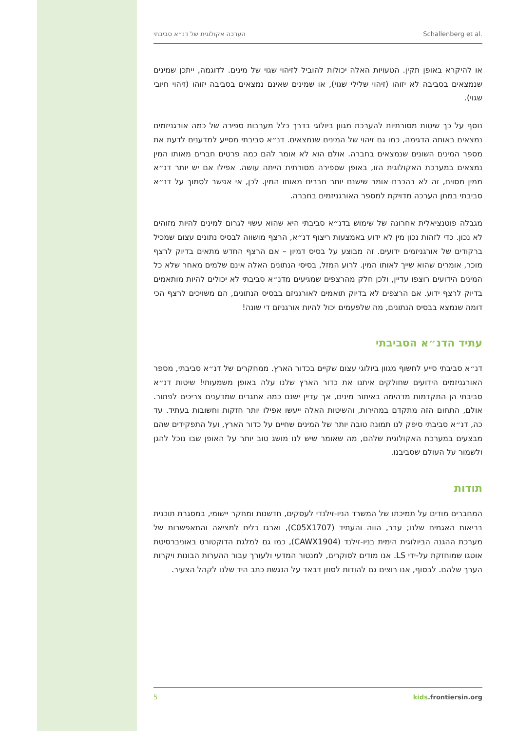הערכה אקולוגית של דנ״א סביבתי Schallenberg et al.
או להיקרא באופן תקין. הטעויות האלה יכולות להוביל לזיהוי שגוי של מינים. לדוגמה, ייתכן שמינים שנמצאים בסביבה לא יזוהו (זיהוי שלילי שגוי), או שמינים שאינם נמצאים בסביבה יזוהו (זיהוי חיובי שגוי).
נוסף על כך שיטות מסורתיות להערכת מגוון ביולוגי בדרך כלל מערבות ספירה של כמה אורגניזמים נמצאים באותה הדגימה, כמו גם זיהוי של המינים שנמצאים. דנ״א סביבתי מסייע למדענים לדעת את מספר המינים השונים שנמצאים בחברה. אולם הוא לא אומר להם כמה פרטים חברים מאותו המין נמצאים במערכת האקולוגית הזו, באופן שספירה מסורתית הייתה עושה. אפילו אם יש יותר דנ״א ממין מסוים, זה לא בהכרח אומר שישנם יותר חברים מאותו המין. לכן, אי אפשר לסמוך על דנ״א סביבתי במתן הערכה מדויקת למספר האורגניזמים בחברה.
מגבלה פוטנציאלית אחרונה של שימוש בדנ״א סביבתי היא שהוא עשוי לגרום למינים להיות מזוהים לא נכון. כדי לזהות נכון מין לא ידוע באמצעות ריצוף דנ״א, הרצף מושווה לבסיס נתונים עצום שמכיל ברקודים של אורגניזמים ידועים. זה מבוצע על בסיס דמיון – אם הרצף החדש מתאים בדיוק לרצף מוכר, אומרים שהוא שייך לאותו המין. לרוע המזל, בסיסי הנתונים האלה אינם שלמים מאחר שלא כל המינים הידועים רוצפו עדיין, ולכן חלק מהרצפים שמגיעים מדנ״א סביבתי לא יכולים להיות מותאמים בדיוק לרצף ידוע. אם הרצפים לא בדיוק תואמים לאורגניזם בבסיס הנתונים, הם משויכים לרצף הכי דומה שנמצא בבסיס הנתונים, מה שלפעמים יכול להיות אורגניזם די שונה!
עתיד הדנ״א הסביבתי
דנ״א סביבתי סייע לחשוף מגוון ביולוגי עצום שקיים בכדור הארץ. ממחקרים של דנ״א סביבתי, מספר האורגניזמים הידועים שחולקים איתנו את כדור הארץ שלנו עלה באופן משמעותי! שיטות דנ״א סביבתי הן התקדמות מדהימה באיתור מינים, אך עדיין ישנם כמה אתגרים שמדענים צריכים לפתור. אולם, התחום הזה מתקדם במהירות, והשיטות האלה ייעשו אפילו יותר חזקות וחשובות בעתיד. עד כה, דנ״א סביבתי סיפק לנו תמונה טובה יותר של המינים שחיים על כדור הארץ, ועל התפקידים שהם מבצעים במערכת האקולוגית שלהם, מה שאומר שיש לנו מושג טוב יותר על האופן שבו נוכל להגן ולשמור על העולם שסביבנו.
תודות
המחברים מודים על תמיכתו של המשרד הניו-זילנדי לעסקים, חדשנות ומחקר יישומי, במסגרת תוכנית בריאות האגמים שלנו; עבר, הווה והעתיד (C05X1707), וארגז כלים למציאה והתאפשרות של מערכת ההגנה הביולוגית הימית בניו-זילנד (CAWX1904), כמו גם למלגת הדוקטורט באוניברסיטת אוטגו שמוחזקת על-ידי LS. אנו מודים לסוקרים, למנטור המדעי ולעורך עבור ההערות הבונות ויקרות הערך שלהם. לבסוף, אנו רוצים גם להודות לסוזן דבאד על הנגשת כתב היד שלנו לקהל הצעיר.
5 kids.frontiersin.org